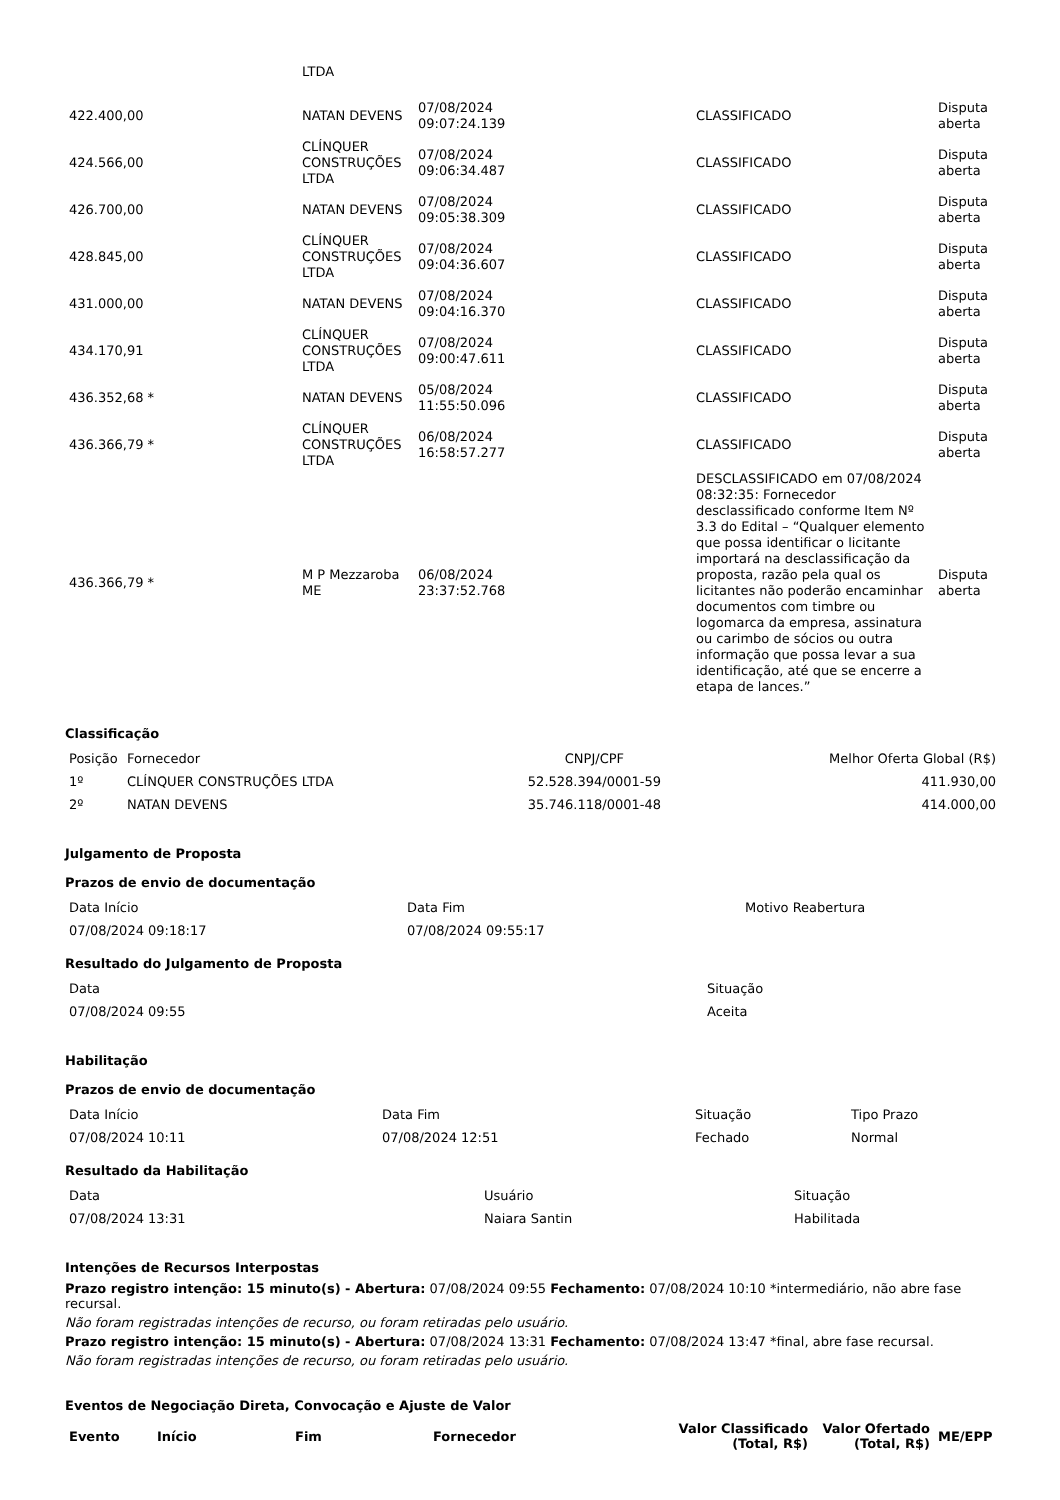| | LTDA | | | |
| 422.400,00 | NATAN DEVENS | 07/08/2024 09:07:24.139 | CLASSIFICADO | Disputa aberta |
| 424.566,00 | CLÍNQUER CONSTRUÇÕES LTDA | 07/08/2024 09:06:34.487 | CLASSIFICADO | Disputa aberta |
| 426.700,00 | NATAN DEVENS | 07/08/2024 09:05:38.309 | CLASSIFICADO | Disputa aberta |
| 428.845,00 | CLÍNQUER CONSTRUÇÕES LTDA | 07/08/2024 09:04:36.607 | CLASSIFICADO | Disputa aberta |
| 431.000,00 | NATAN DEVENS | 07/08/2024 09:04:16.370 | CLASSIFICADO | Disputa aberta |
| 434.170,91 | CLÍNQUER CONSTRUÇÕES LTDA | 07/08/2024 09:00:47.611 | CLASSIFICADO | Disputa aberta |
| 436.352,68 * | NATAN DEVENS | 05/08/2024 11:55:50.096 | CLASSIFICADO | Disputa aberta |
| 436.366,79 * | CLÍNQUER CONSTRUÇÕES LTDA | 06/08/2024 16:58:57.277 | CLASSIFICADO | Disputa aberta |
| 436.366,79 * | M P Mezzaroba ME | 06/08/2024 23:37:52.768 | DESCLASSIFICADO em 07/08/2024 08:32:35: Fornecedor desclassificado conforme Item Nº 3.3 do Edital – “Qualquer elemento que possa identificar o licitante importará na desclassificação da proposta, razão pela qual os licitantes não poderão encaminhar documentos com timbre ou logomarca da empresa, assinatura ou carimbo de sócios ou outra informação que possa levar a sua identificação, até que se encerre a etapa de lances.” | Disputa aberta |
Classificação
| Posição | Fornecedor | CNPJ/CPF | Melhor Oferta Global (R$) |
| 1º | CLÍNQUER CONSTRUÇÕES LTDA | 52.528.394/0001-59 | 411.930,00 |
| 2º | NATAN DEVENS | 35.746.118/0001-48 | 414.000,00 |
Julgamento de Proposta
Prazos de envio de documentação
| Data Início | Data Fim | Motivo Reabertura |
| 07/08/2024 09:18:17 | 07/08/2024 09:55:17 | |
Resultado do Julgamento de Proposta
| Data | Situação |
| 07/08/2024 09:55 | Aceita |
Habilitação
Prazos de envio de documentação
| Data Início | Data Fim | Situação | Tipo Prazo |
| 07/08/2024 10:11 | 07/08/2024 12:51 | Fechado | Normal |
Resultado da Habilitação
| Data | Usuário | Situação |
| 07/08/2024 13:31 | Naiara Santin | Habilitada |
Intenções de Recursos Interpostas
Prazo registro intenção: 15 minuto(s) - Abertura: 07/08/2024 09:55 Fechamento: 07/08/2024 10:10 *intermediário, não abre fase recursal.
Não foram registradas intenções de recurso, ou foram retiradas pelo usuário.
Prazo registro intenção: 15 minuto(s) - Abertura: 07/08/2024 13:31 Fechamento: 07/08/2024 13:47 *final, abre fase recursal.
Não foram registradas intenções de recurso, ou foram retiradas pelo usuário.
Eventos de Negociação Direta, Convocação e Ajuste de Valor
| Evento | Início | Fim | Fornecedor | Valor Classificado (Total, R$) | Valor Ofertado (Total, R$) | ME/EPP |
| --- | --- | --- | --- | --- | --- | --- |